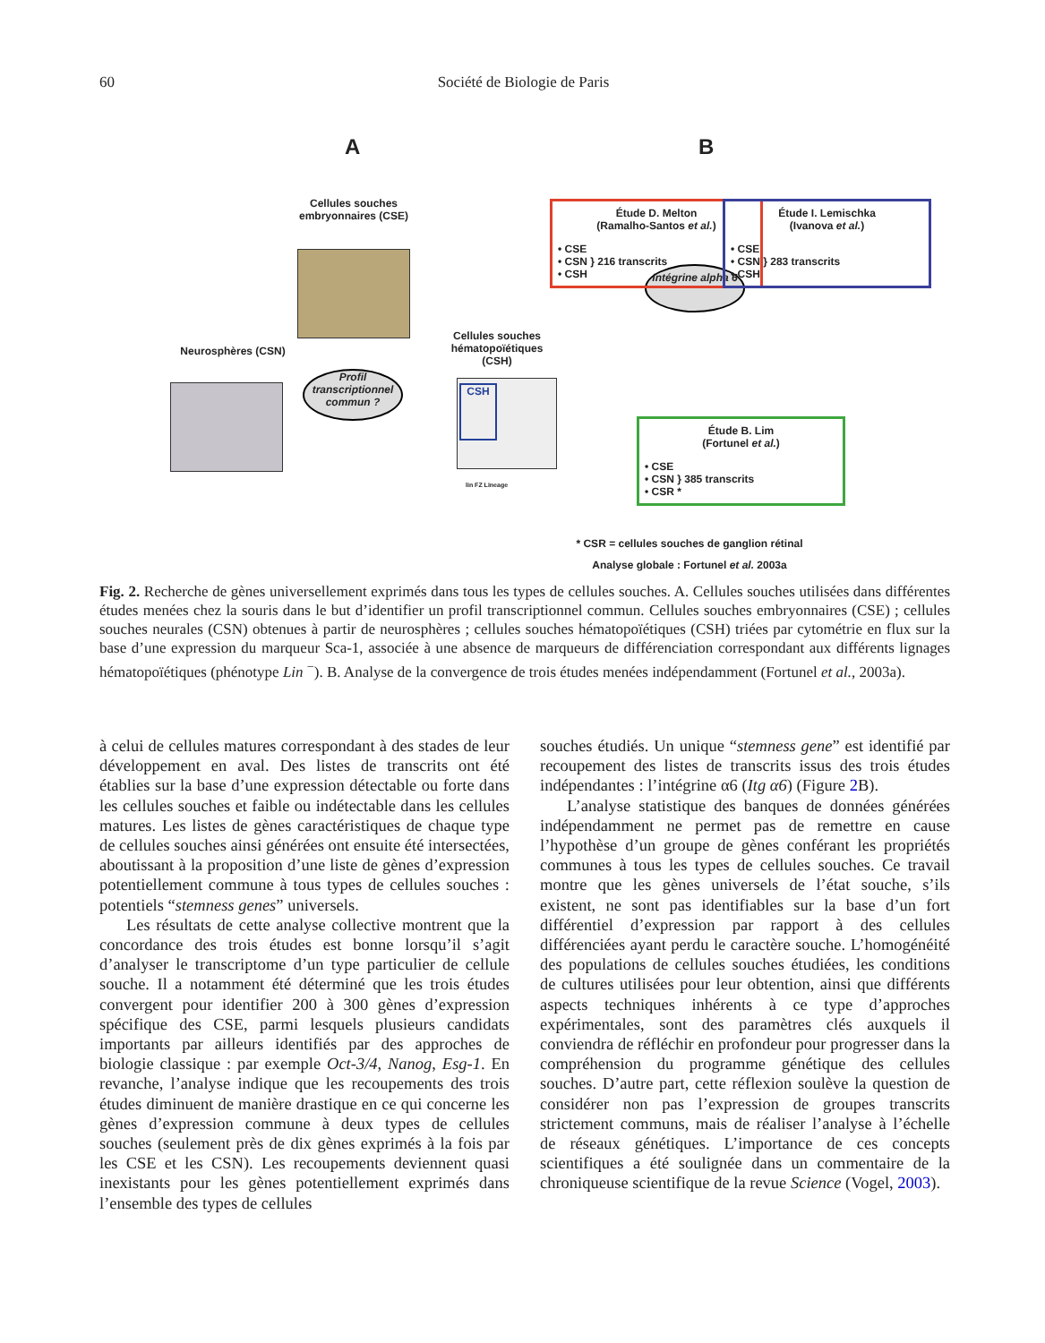60 Société de Biologie de Paris
A B
Cellules souches embryonnaires (CSE)
Neurosphères (CSN)
Profil transcriptionnel commun ?
Cellules souches hématopoïétiques (CSH)
CSH
lin FZ Lineage
Intégrine alpha 6
Étude D. Melton
(Ramalho-Santos et al.)
• CSE
• CSN } 216 transcrits
• CSH
Étude I. Lemischka
(Ivanova et al.)
• CSE
• CSN } 283 transcrits
• CSH
Étude B. Lim
(Fortunel et al.)
• CSE
• CSN } 385 transcrits
• CSR *
* CSR = cellules souches de ganglion rétinal
Analyse globale : Fortunel et al. 2003a
Fig. 2. Recherche de gènes universellement exprimés dans tous les types de cellules souches. A. Cellules souches utilisées dans différentes études menées chez la souris dans le but d’identifier un profil transcriptionnel commun. Cellules souches embryonnaires (CSE) ; cellules souches neurales (CSN) obtenues à partir de neurosphères ; cellules souches hématopoïétiques (CSH) triées par cytométrie en flux sur la base d’une expression du marqueur Sca-1, associée à une absence de marqueurs de différenciation correspondant aux différents lignages hématopoïétiques (phénotype Lin <sup>−</sup>). B. Analyse de la convergence de trois études menées indépendamment (Fortunel et al., 2003a).
à celui de cellules matures correspondant à des stades de leur développement en aval. Des listes de transcrits ont été établies sur la base d’une expression détectable ou forte dans les cellules souches et faible ou indétectable dans les cellules matures. Les listes de gènes caractéristiques de chaque type de cellules souches ainsi générées ont ensuite été intersectées, aboutissant à la proposition d’une liste de gènes d’expression potentiellement commune à tous types de cellules souches : potentiels “stemness genes” universels.
Les résultats de cette analyse collective montrent que la concordance des trois études est bonne lorsqu’il s’agit d’analyser le transcriptome d’un type particulier de cellule souche. Il a notamment été déterminé que les trois études convergent pour identifier 200 à 300 gènes d’expression spécifique des CSE, parmi lesquels plusieurs candidats importants par ailleurs identifiés par des approches de biologie classique : par exemple Oct-3/4, Nanog, Esg-1. En revanche, l’analyse indique que les recoupements des trois études diminuent de manière drastique en ce qui concerne les gènes d’expression commune à deux types de cellules souches (seulement près de dix gènes exprimés à la fois par les CSE et les CSN). Les recoupements deviennent quasi inexistants pour les gènes potentiellement exprimés dans l’ensemble des types de cellules
souches étudiés. Un unique “stemness gene” est identifié par recoupement des listes de transcrits issus des trois études indépendantes : l’intégrine α6 (Itg α6) (Figure 2 B).
L’analyse statistique des banques de données générées indépendamment ne permet pas de remettre en cause l’hypothèse d’un groupe de gènes conférant les propriétés communes à tous les types de cellules souches. Ce travail montre que les gènes universels de l’état souche, s’ils existent, ne sont pas identifiables sur la base d’un fort différentiel d’expression par rapport à des cellules différenciées ayant perdu le caractère souche. L’homogénéité des populations de cellules souches étudiées, les conditions de cultures utilisées pour leur obtention, ainsi que différents aspects techniques inhérents à ce type d’approches expérimentales, sont des paramètres clés auxquels il conviendra de réfléchir en profondeur pour progresser dans la compréhension du programme génétique des cellules souches. D’autre part, cette réflexion soulève la question de considérer non pas l’expression de groupes transcrits strictement communs, mais de réaliser l’analyse à l’échelle de réseaux génétiques. L’importance de ces concepts scientifiques a été soulignée dans un commentaire de la chroniqueuse scientifique de la revue Science (Vogel, 2003).